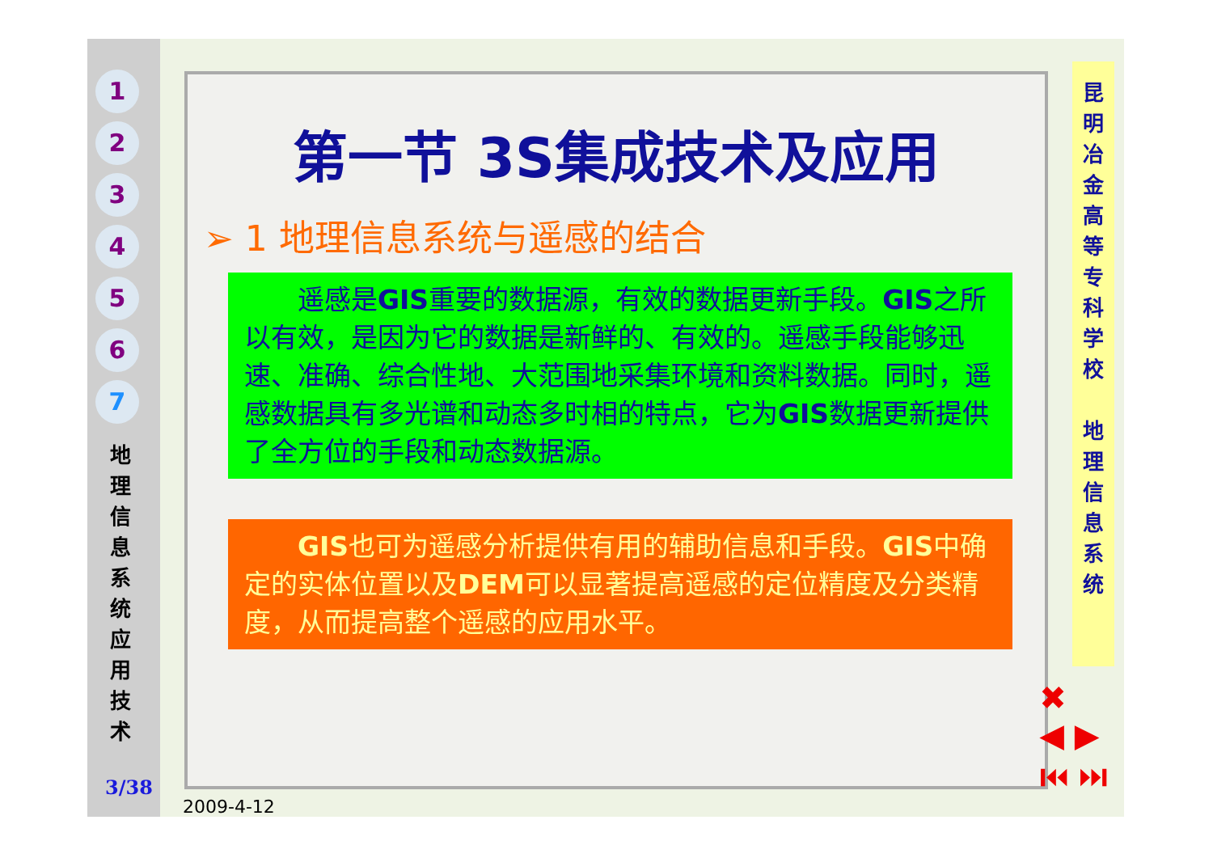1
2
3
4
5
6
7
地 理 信 息 系 统 应 用 技 术
3/38
第一节 3S集成技术及应用
➢ 1 地理信息系统与遥感的结合
　　遥感是GIS重要的数据源，有效的数据更新手段。GIS之所以有效，是因为它的数据是新鲜的、有效的。遥感手段能够迅速、准确、综合性地、大范围地采集环境和资料数据。同时，遥感数据具有多光谱和动态多时相的特点，它为GIS数据更新提供了全方位的手段和动态数据源。
　　GIS也可为遥感分析提供有用的辅助信息和手段。GIS中确定的实体位置以及DEM可以显著提高遥感的定位精度及分类精度，从而提高整个遥感的应用水平。
昆
明
冶
金
高
等
专
科
学
校
地
理
信
息
系
统
✖
◀ ▶
⏮ ⏭
2009-4-12